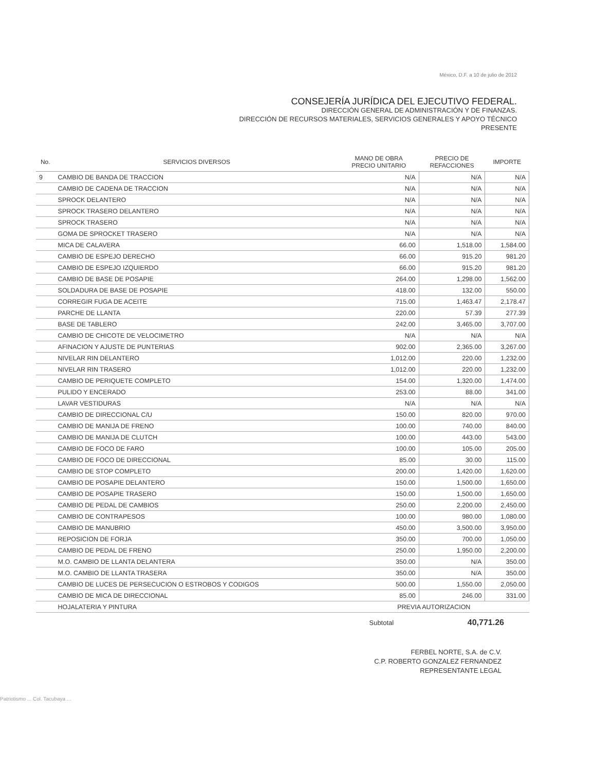México, D.F. a 10 de julio de 2012
CONSEJERÍA JURÍDICA DEL EJECUTIVO FEDERAL.
DIRECCIÓN GENERAL DE ADMINISTRACIÓN Y DE FINANZAS.
DIRECCIÓN DE RECURSOS MATERIALES, SERVICIOS GENERALES Y APOYO TÉCNICO
PRESENTE
| No. | SERVICIOS DIVERSOS | MANO DE OBRA PRECIO UNITARIO | PRECIO DE REFACCIONES | IMPORTE |
| --- | --- | --- | --- | --- |
| 9 | CAMBIO DE BANDA DE TRACCION | N/A | N/A | N/A |
| | CAMBIO DE CADENA DE TRACCION | N/A | N/A | N/A |
| | SPROCK DELANTERO | N/A | N/A | N/A |
| | SPROCK TRASERO DELANTERO | N/A | N/A | N/A |
| | SPROCK TRASERO | N/A | N/A | N/A |
| | GOMA DE SPROCKET TRASERO | N/A | N/A | N/A |
| | MICA DE CALAVERA | 66.00 | 1,518.00 | 1,584.00 |
| | CAMBIO DE ESPEJO DERECHO | 66.00 | 915.20 | 981.20 |
| | CAMBIO DE ESPEJO IZQUIERDO | 66.00 | 915.20 | 981.20 |
| | CAMBIO DE BASE DE POSAPIE | 264.00 | 1,298.00 | 1,562.00 |
| | SOLDADURA DE BASE DE POSAPIE | 418.00 | 132.00 | 550.00 |
| | CORREGIR FUGA DE ACEITE | 715.00 | 1,463.47 | 2,178.47 |
| | PARCHE DE LLANTA | 220.00 | 57.39 | 277.39 |
| | BASE DE TABLERO | 242.00 | 3,465.00 | 3,707.00 |
| | CAMBIO DE CHICOTE DE VELOCIMETRO | N/A | N/A | N/A |
| | AFINACION Y AJUSTE DE PUNTERIAS | 902.00 | 2,365.00 | 3,267.00 |
| | NIVELAR RIN DELANTERO | 1,012.00 | 220.00 | 1,232.00 |
| | NIVELAR RIN TRASERO | 1,012.00 | 220.00 | 1,232.00 |
| | CAMBIO DE PERIQUETE COMPLETO | 154.00 | 1,320.00 | 1,474.00 |
| | PULIDO Y ENCERADO | 253.00 | 88.00 | 341.00 |
| | LAVAR VESTIDURAS | N/A | N/A | N/A |
| | CAMBIO DE DIRECCIONAL C/U | 150.00 | 820.00 | 970.00 |
| | CAMBIO DE MANIJA DE FRENO | 100.00 | 740.00 | 840.00 |
| | CAMBIO DE MANIJA DE CLUTCH | 100.00 | 443.00 | 543.00 |
| | CAMBIO DE FOCO DE FARO | 100.00 | 105.00 | 205.00 |
| | CAMBIO DE FOCO DE DIRECCIONAL | 85.00 | 30.00 | 115.00 |
| | CAMBIO DE STOP COMPLETO | 200.00 | 1,420.00 | 1,620.00 |
| | CAMBIO DE POSAPIE DELANTERO | 150.00 | 1,500.00 | 1,650.00 |
| | CAMBIO DE POSAPIE TRASERO | 150.00 | 1,500.00 | 1,650.00 |
| | CAMBIO DE PEDAL DE CAMBIOS | 250.00 | 2,200.00 | 2,450.00 |
| | CAMBIO DE CONTRAPESOS | 100.00 | 980.00 | 1,080.00 |
| | CAMBIO DE MANUBRIO | 450.00 | 3,500.00 | 3,950.00 |
| | REPOSICION DE FORJA | 350.00 | 700.00 | 1,050.00 |
| | CAMBIO DE PEDAL DE FRENO | 250.00 | 1,950.00 | 2,200.00 |
| | M.O. CAMBIO DE LLANTA DELANTERA | 350.00 | N/A | 350.00 |
| | M.O. CAMBIO DE LLANTA TRASERA | 350.00 | N/A | 350.00 |
| | CAMBIO DE LUCES DE PERSECUCION O ESTROBOS Y CODIGOS | 500.00 | 1,550.00 | 2,050.00 |
| | CAMBIO DE MICA DE DIRECCIONAL | 85.00 | 246.00 | 331.00 |
| | HOJALATERIA Y PINTURA | PREVIA AUTORIZACION | | |
Subtotal 40,771.26
FERBEL NORTE, S.A. de C.V.
C.P. ROBERTO GONZALEZ FERNANDEZ
REPRESENTANTE LEGAL
Patriotismo ... Col. Tacubaya ...